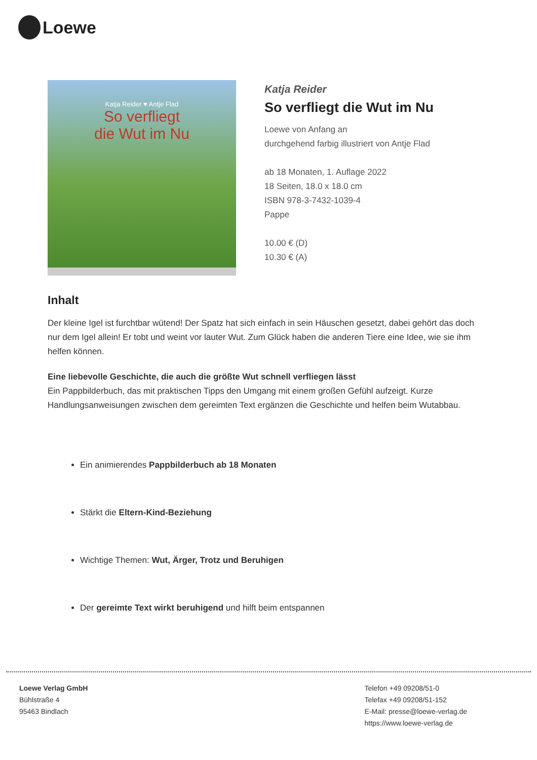Loewe
Katja Reider ♥ Antje Flad
So verfliegt
die Wut im Nu
Katja Reider
So verfliegt die Wut im Nu
Loewe von Anfang an
durchgehend farbig illustriert von Antje Flad
ab 18 Monaten, 1. Auflage 2022
18 Seiten, 18.0 x 18.0 cm
ISBN 978-3-7432-1039-4
Pappe
10.00 € (D)
10.30 € (A)
Inhalt
Der kleine Igel ist furchtbar wütend! Der Spatz hat sich einfach in sein Häuschen gesetzt, dabei gehört das doch nur dem Igel allein! Er tobt und weint vor lauter Wut. Zum Glück haben die anderen Tiere eine Idee, wie sie ihm helfen können.
Eine liebevolle Geschichte, die auch die größte Wut schnell verfliegen lässt
Ein Pappbilderbuch, das mit praktischen Tipps den Umgang mit einem großen Gefühl aufzeigt. Kurze Handlungsanweisungen zwischen dem gereimten Text ergänzen die Geschichte und helfen beim Wutabbau.
Ein animierendes Pappbilderbuch ab 18 Monaten
Stärkt die Eltern-Kind-Beziehung
Wichtige Themen: Wut, Ärger, Trotz und Beruhigen
Der gereimte Text wirkt beruhigend und hilft beim entspannen
Loewe Verlag GmbH
Bühlstraße 4
95463 Bindlach
Telefon +49 09208/51-0
Telefax +49 09208/51-152
E-Mail: presse@loewe-verlag.de
https://www.loewe-verlag.de